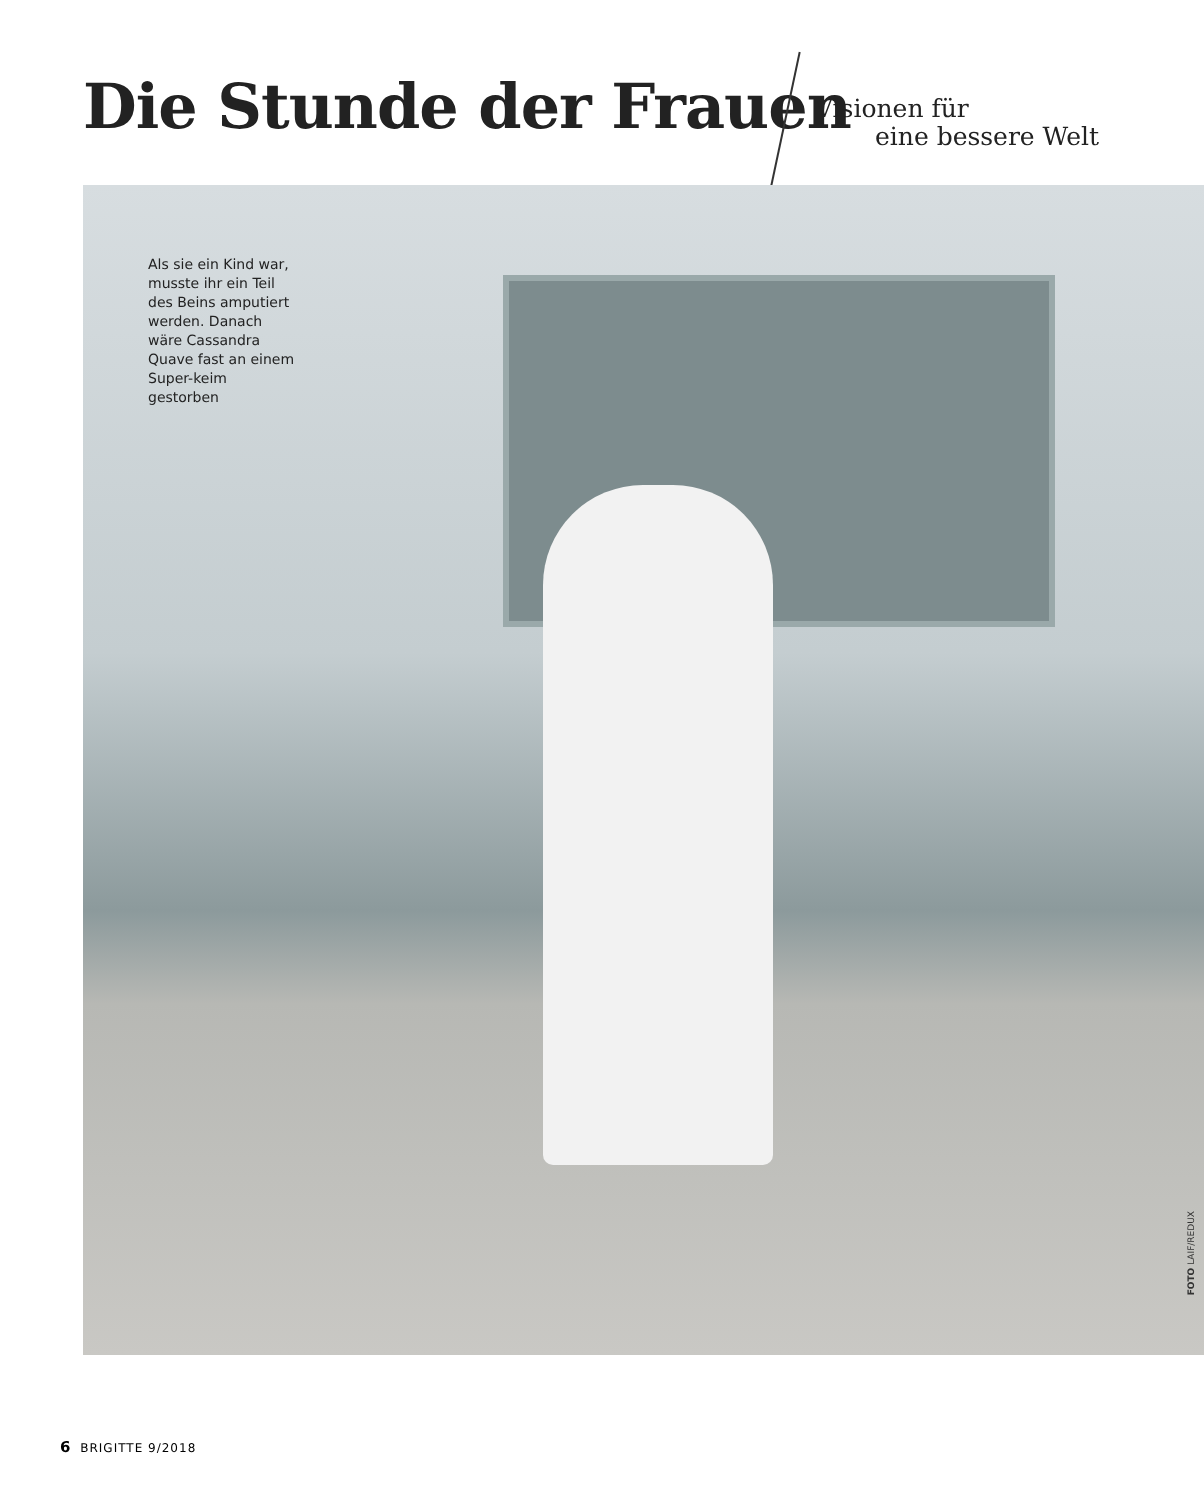Die Stunde der Frauen Visionen für
eine bessere Welt
Als sie ein Kind war, musste ihr ein Teil des Beins amputiert werden. Danach wäre Cassandra Quave fast an einem Super-keim gestorben
FOTO LAIF/REDUX
6 BRIGITTE 9/2018